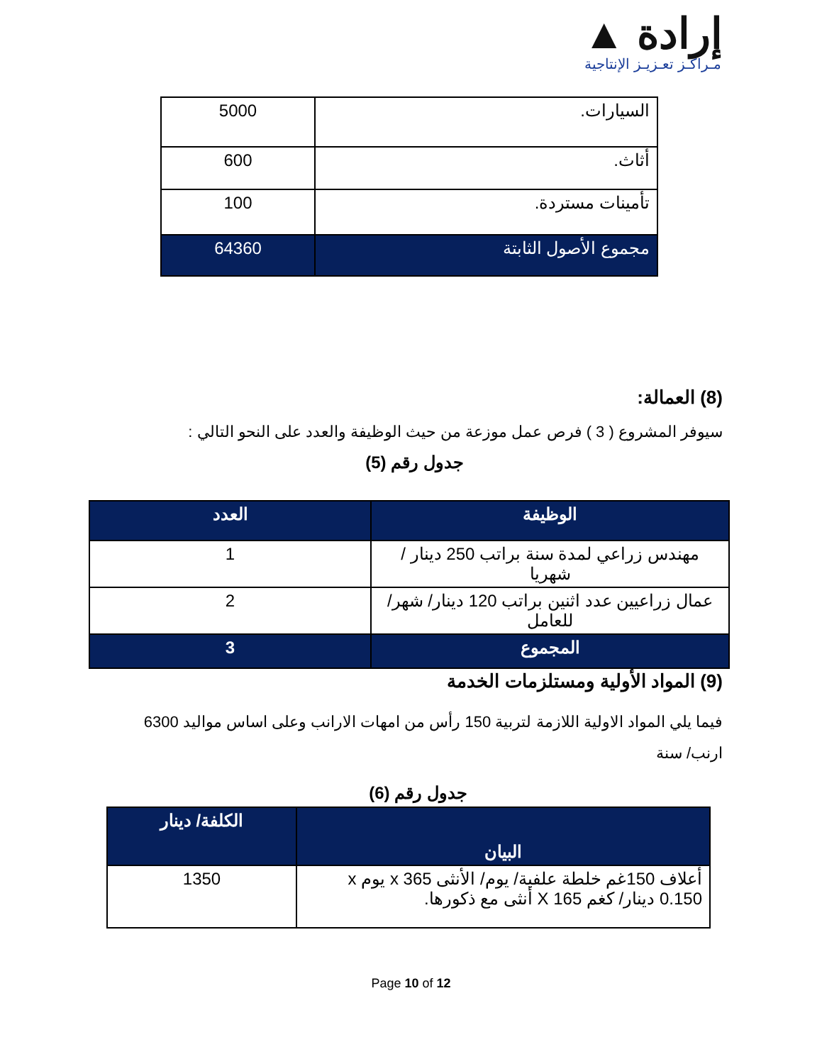إرادة ▲
مـراكـز تعـزيـز الإنتاجية
| السيارات. | 5000 |
| أثاث. | 600 |
| تأمينات مستردة. | 100 |
| مجموع الأصول الثابتة | 64360 |
(8) العمالة:
سيوفر المشروع ( 3 ) فرص عمل موزعة من حيث الوظيفة والعدد على النحو التالي :
جدول رقم (5)
| الوظيفة | العدد |
| --- | --- |
| مهندس زراعي لمدة سنة براتب 250 دينار / شهريا | 1 |
| عمال زراعيين عدد اثنين براتب 120 دينار/ شهر/ للعامل | 2 |
| المجموع | 3 |
(9) المواد الأولية ومستلزمات الخدمة
فيما يلي المواد الاولية اللازمة لتربية 150 رأس من امهات الارانب وعلى اساس مواليد 6300 ارنب/ سنة
جدول رقم (6)
| البيان | الكلفة/ دينار |
| --- | --- |
| أعلاف 150غم خلطة علفية/ يوم/ الأنثى x 365 يوم x 0.150 دينار/ كغم X 165 أنثى مع ذكورها. | 1350 |
Page 10 of 12